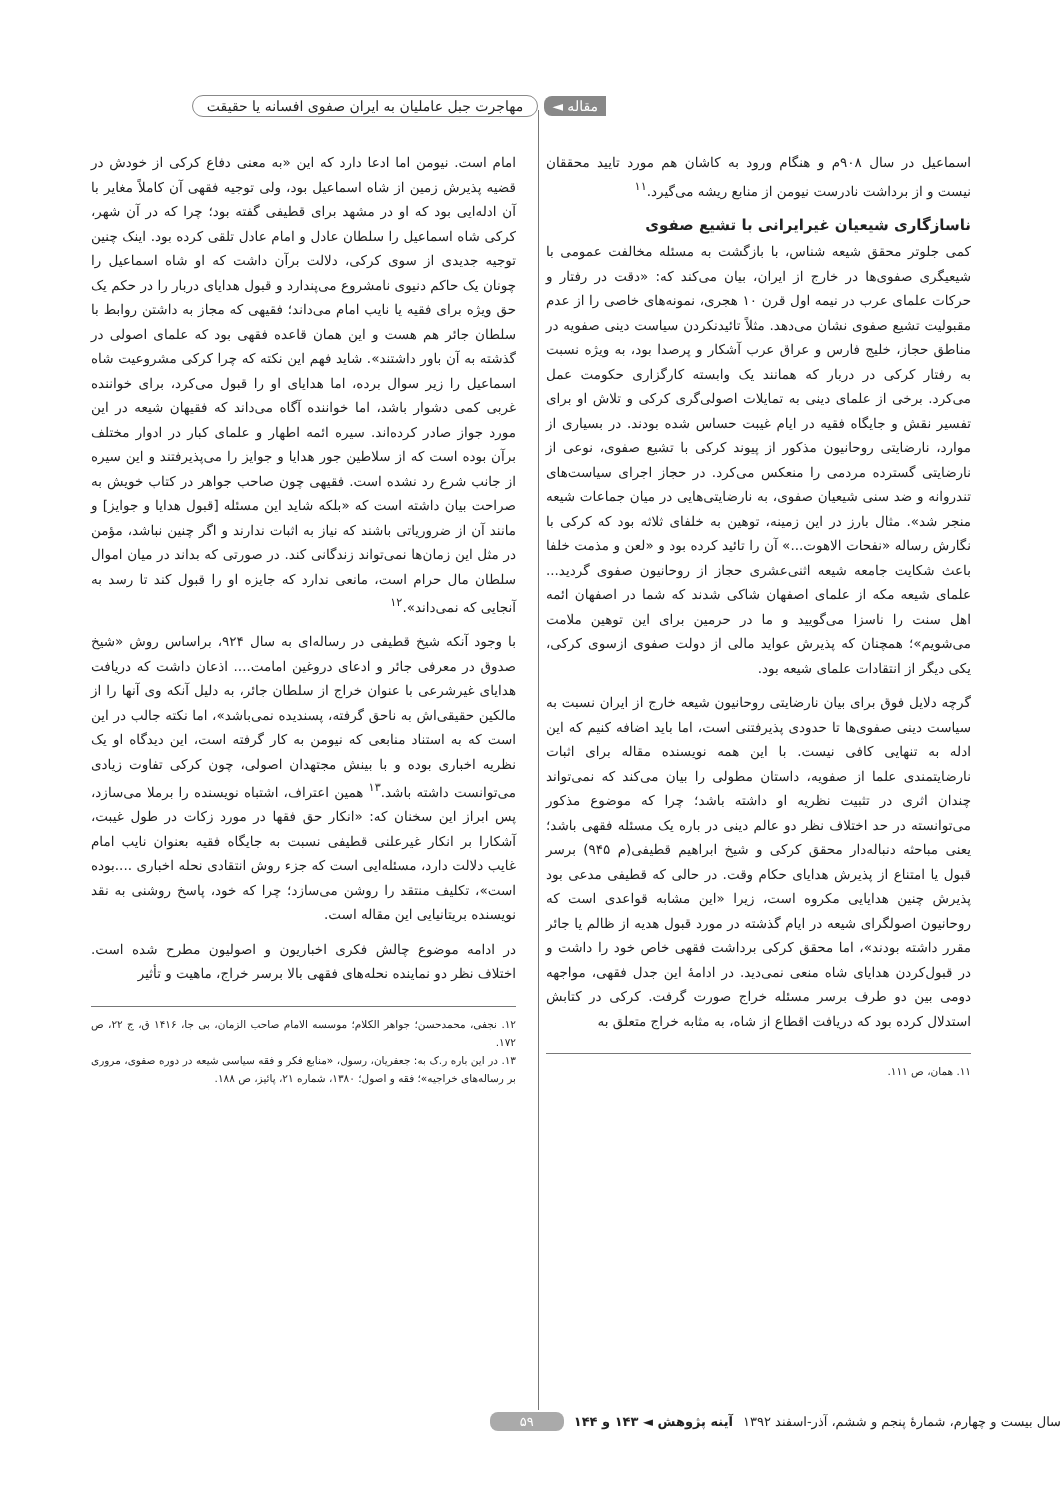مقاله ◄ مهاجرت جبل عاملیان به ایران صفوی افسانه یا حقیقت
اسماعیل در سال ۹۰۸م و هنگام ورود به کاشان هم مورد تایید محققان نیست و از برداشت نادرست نیومن از منابع ریشه می‌گیرد.<sup>۱۱</sup>
ناسازگاری شیعیان غیرایرانی با تشیع صفوی
کمی جلوتر محقق شیعه شناس، با بازگشت به مسئله مخالفت عمومی با شیعیگری صفوی‌ها در خارج از ایران، بیان می‌کند که: «دقت در رفتار و حرکات علمای عرب در نیمه اول قرن ۱۰ هجری، نمونه‌های خاصی را از عدم مقبولیت تشیع صفوی نشان می‌دهد. مثلاً تائیدنکردن سیاست دینی صفویه در مناطق حجاز، خلیج فارس و عراق عرب آشکار و پرصدا بود، به ویژه نسبت به رفتار کرکی در دربار که همانند یک وابسته کارگزاری حکومت عمل می‌کرد. برخی از علمای دینی به تمایلات اصولی‌گری کرکی و تلاش او برای تفسیر نقش و جایگاه فقیه در ایام غیبت حساس شده بودند. در بسیاری از موارد، نارضایتی روحانیون مذکور از پیوند کرکی با تشیع صفوی، نوعی از نارضایتی گسترده مردمی را منعکس می‌کرد. در حجاز اجرای سیاست‌های تندروانه و ضد سنی شیعیان صفوی، به نارضایتی‌هایی در میان جماعات شیعه منجر شد». مثال بارز در این زمینه، توهین به خلفای ثلاثه بود که کرکی با نگارش رساله «نفحات الاهوت...» آن را تائید کرده بود و «لعن و مذمت خلفا باعث شکایت جامعه شیعه اثنی‌عشری حجاز از روحانیون صفوی گردید... علمای شیعه مکه از علمای اصفهان شاکی شدند که شما در اصفهان ائمه اهل سنت را ناسزا می‌گویید و ما در حرمین برای این توهین ملامت می‌شویم»؛ همچنان که پذیرش عواید مالی از دولت صفوی ازسوی کرکی، یکی دیگر از انتقادات علمای شیعه بود.
گرچه دلایل فوق برای بیان نارضایتی روحانیون شیعه خارج از ایران نسبت به سیاست دینی صفوی‌ها تا حدودی پذیرفتنی است، اما باید اضافه کنیم که این ادله به تنهایی کافی نیست. با این همه نویسنده مقاله برای اثبات نارضایتمندی علما از صفویه، داستان مطولی را بیان می‌کند که نمی‌تواند چندان اثری در تثبیت نظریه او داشته باشد؛ چرا که موضوع مذکور می‌توانسته در حد اختلاف نظر دو عالم دینی در باره یک مسئله فقهی باشد؛ یعنی مباحثه دنباله‌دار محقق کرکی و شیخ ابراهیم قطیفی(م ۹۴۵) برسر قبول یا امتناع از پذیرش هدایای حکام وقت. در حالی که قطیفی مدعی بود پذیرش چنین هدایایی مکروه است، زیرا «این مشابه قواعدی است که روحانیون اصولگرای شیعه در ایام گذشته در مورد قبول هدیه از ظالم یا جائر مقرر داشته بودند»، اما محقق کرکی برداشت فقهی خاص خود را داشت و در قبول‌کردن هدایای شاه منعی نمی‌دید. در ادامهٔ این جدل فقهی، مواجهه دومی بین دو طرف برسر مسئله خراج صورت گرفت. کرکی در کتابش استدلال کرده بود که دریافت اقطاع از شاه، به مثابه خراج متعلق به
۱۱. همان، ص ۱۱۱.
امام است. نیومن اما ادعا دارد که این «به معنی دفاع کرکی از خودش در قضیه پذیرش زمین از شاه اسماعیل بود، ولی توجیه فقهی آن کاملاً مغایر با آن ادله‌ایی بود که او در مشهد برای قطیفی گفته بود؛ چرا که در آن شهر، کرکی شاه اسماعیل را سلطان عادل و امام عادل تلقی کرده بود. اینک چنین توجیه جدیدی از سوی کرکی، دلالت برآن داشت که او شاه اسماعیل را چونان یک حاکم دنیوی نامشروع می‌پندارد و قبول هدایای دربار را در حکم یک حق ویژه برای فقیه یا نایب امام می‌داند؛ فقیهی که مجاز به داشتن روابط با سلطان جائر هم هست و این همان قاعده فقهی بود که علمای اصولی در گذشته به آن باور داشتند». شاید فهم این نکته که چرا کرکی مشروعیت شاه اسماعیل را زیر سوال برده، اما هدایای او را قبول می‌کرد، برای خواننده غربی کمی دشوار باشد، اما خواننده آگاه می‌داند که فقیهان شیعه در این مورد جواز صادر کرده‌اند. سیره ائمه اطهار و علمای کبار در ادوار مختلف برآن بوده است که از سلاطین جور هدایا و جوایز را می‌پذیرفتند و این سیره از جانب شرع رد نشده است. فقیهی چون صاحب جواهر در کتاب خویش به صراحت بیان داشته است که «بلکه شاید این مسئله [قبول هدایا و جوایز] و مانند آن از ضروریاتی باشند که نیاز به اثبات ندارند و اگر چنین نباشد، مؤمن در مثل این زمان‌ها نمی‌تواند زندگانی کند. در صورتی که بداند در میان اموال سلطان مال حرام است، مانعی ندارد که جایزه او را قبول کند تا رسد به آنجایی که نمی‌داند».<sup>۱۲</sup>
با وجود آنکه شیخ قطیفی در رساله‌ای به سال ۹۲۴، براساس روش «شیخ صدوق در معرفی جائر و ادعای دروغین امامت.... اذعان داشت که دریافت هدایای غیرشرعی با عنوان خراج از سلطان جائر، به دلیل آنکه وی آنها را از مالکین حقیقی‌اش به ناحق گرفته، پسندیده نمی‌باشد»، اما نکته جالب در این است که به استناد منابعی که نیومن به کار گرفته است، این دیدگاه او یک نظریه اخباری بوده و با بینش مجتهدان اصولی، چون کرکی تفاوت زیادی می‌توانست داشته باشد.<sup>۱۳</sup> همین اعتراف، اشتباه نویسنده را برملا می‌سازد، پس ابراز این سخنان که: «انکار حق فقها در مورد زکات در طول غیبت، آشکارا بر انکار غیرعلنی قطیفی نسبت به جایگاه فقیه بعنوان نایب امام غایب دلالت دارد، مسئله‌ایی است که جزء روش انتقادی نحله اخباری ....بوده است»، تکلیف منتقد را روشن می‌سازد؛ چرا که خود، پاسخ روشنی به نقد نویسنده بریتانیایی این مقاله است.
در ادامه موضوع چالش فکری اخباریون و اصولیون مطرح شده است. اختلاف نظر دو نماینده نحله‌های فقهی بالا برسر خراج، ماهیت و تأثیر
۱۲. نجفی، محمدحسن؛ جواهر الکلام؛ موسسه الامام صاحب الزمان، بی جا، ۱۴۱۶ ق، ج ۲۲، ص ۱۷۲.
۱۳. در این باره ر.ک به: جعفریان، رسول، «منابع فکر و فقه سیاسی شیعه در دوره صفوی، مروری بر رساله‌های خراجیه»؛ فقه و اصول؛ ۱۳۸۰، شماره ۲۱، پائیز، ص ۱۸۸.
سال بیست و چهارم، شمارهٔ پنجم و ششم، آذر-اسفند ۱۳۹۲ آینه پژوهش ◄ ۱۴۳ و ۱۴۴ ۵۹